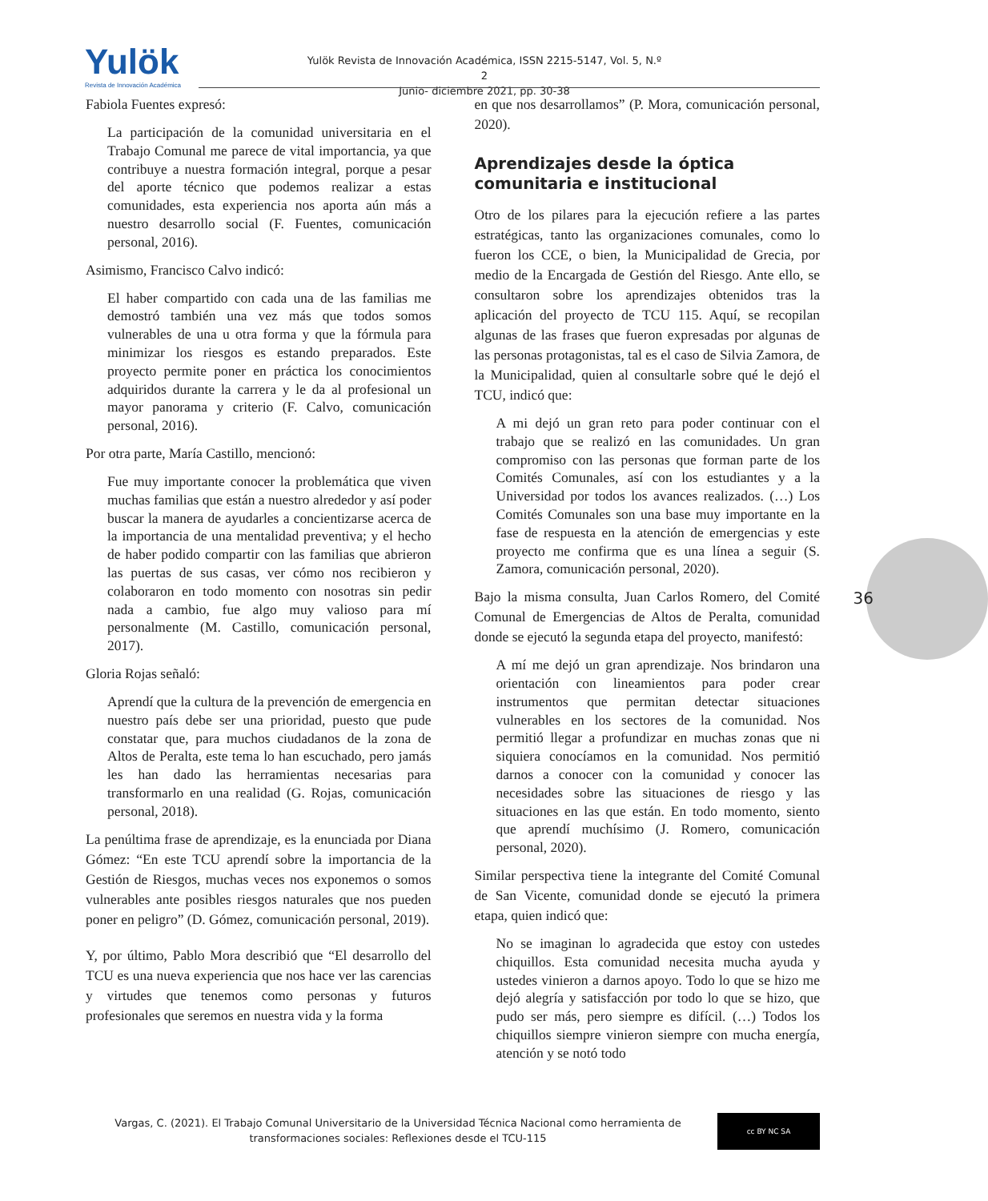Yulök
Revista de Innovación Académica
Yulök Revista de Innovación Académica, ISSN 2215-5147, Vol. 5, N.º 2
Junio- diciembre 2021, pp. 30-38
Fabiola Fuentes expresó:
La participación de la comunidad universitaria en el Trabajo Comunal me parece de vital importancia, ya que contribuye a nuestra formación integral, porque a pesar del aporte técnico que podemos realizar a estas comunidades, esta experiencia nos aporta aún más a nuestro desarrollo social (F. Fuentes, comunicación personal, 2016).
Asimismo, Francisco Calvo indicó:
El haber compartido con cada una de las familias me demostró también una vez más que todos somos vulnerables de una u otra forma y que la fórmula para minimizar los riesgos es estando preparados. Este proyecto permite poner en práctica los conocimientos adquiridos durante la carrera y le da al profesional un mayor panorama y criterio (F. Calvo, comunicación personal, 2016).
Por otra parte, María Castillo, mencionó:
Fue muy importante conocer la problemática que viven muchas familias que están a nuestro alrededor y así poder buscar la manera de ayudarles a concientizarse acerca de la importancia de una mentalidad preventiva; y el hecho de haber podido compartir con las familias que abrieron las puertas de sus casas, ver cómo nos recibieron y colaboraron en todo momento con nosotras sin pedir nada a cambio, fue algo muy valioso para mí personalmente (M. Castillo, comunicación personal, 2017).
Gloria Rojas señaló:
Aprendí que la cultura de la prevención de emergencia en nuestro país debe ser una prioridad, puesto que pude constatar que, para muchos ciudadanos de la zona de Altos de Peralta, este tema lo han escuchado, pero jamás les han dado las herramientas necesarias para transformarlo en una realidad (G. Rojas, comunicación personal, 2018).
La penúltima frase de aprendizaje, es la enunciada por Diana Gómez: “En este TCU aprendí sobre la importancia de la Gestión de Riesgos, muchas veces nos exponemos o somos vulnerables ante posibles riesgos naturales que nos pueden poner en peligro” (D. Gómez, comunicación personal, 2019).
Y, por último, Pablo Mora describió que “El desarrollo del TCU es una nueva experiencia que nos hace ver las carencias y virtudes que tenemos como personas y futuros profesionales que seremos en nuestra vida y la forma
en que nos desarrollamos” (P. Mora, comunicación personal, 2020).
Aprendizajes desde la óptica comunitaria e institucional
Otro de los pilares para la ejecución refiere a las partes estratégicas, tanto las organizaciones comunales, como lo fueron los CCE, o bien, la Municipalidad de Grecia, por medio de la Encargada de Gestión del Riesgo. Ante ello, se consultaron sobre los aprendizajes obtenidos tras la aplicación del proyecto de TCU 115. Aquí, se recopilan algunas de las frases que fueron expresadas por algunas de las personas protagonistas, tal es el caso de Silvia Zamora, de la Municipalidad, quien al consultarle sobre qué le dejó el TCU, indicó que:
A mi dejó un gran reto para poder continuar con el trabajo que se realizó en las comunidades. Un gran compromiso con las personas que forman parte de los Comités Comunales, así con los estudiantes y a la Universidad por todos los avances realizados. (…) Los Comités Comunales son una base muy importante en la fase de respuesta en la atención de emergencias y este proyecto me confirma que es una línea a seguir (S. Zamora, comunicación personal, 2020).
Bajo la misma consulta, Juan Carlos Romero, del Comité Comunal de Emergencias de Altos de Peralta, comunidad donde se ejecutó la segunda etapa del proyecto, manifestó:
A mí me dejó un gran aprendizaje. Nos brindaron una orientación con lineamientos para poder crear instrumentos que permitan detectar situaciones vulnerables en los sectores de la comunidad. Nos permitió llegar a profundizar en muchas zonas que ni siquiera conocíamos en la comunidad. Nos permitió darnos a conocer con la comunidad y conocer las necesidades sobre las situaciones de riesgo y las situaciones en las que están. En todo momento, siento que aprendí muchísimo (J. Romero, comunicación personal, 2020).
Similar perspectiva tiene la integrante del Comité Comunal de San Vicente, comunidad donde se ejecutó la primera etapa, quien indicó que:
No se imaginan lo agradecida que estoy con ustedes chiquillos. Esta comunidad necesita mucha ayuda y ustedes vinieron a darnos apoyo. Todo lo que se hizo me dejó alegría y satisfacción por todo lo que se hizo, que pudo ser más, pero siempre es difícil. (…) Todos los chiquillos siempre vinieron siempre con mucha energía, atención y se notó todo
36
Vargas, C. (2021). El Trabajo Comunal Universitario de la Universidad Técnica Nacional como herramienta de transformaciones sociales: Reflexiones desde el TCU-115
cc BY NC SA